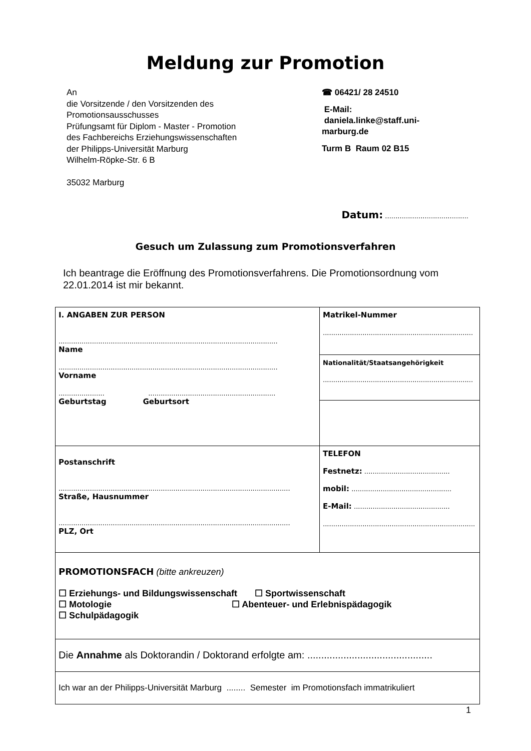Meldung zur Promotion
An
die Vorsitzende / den Vorsitzenden des
Promotionsausschusses
Prüfungsamt für Diplom - Master - Promotion
des Fachbereichs Erziehungswissenschaften
der Philipps-Universität Marburg
Wilhelm-Röpke-Str. 6 B
35032 Marburg
☎ 06421/ 28 24510
E-Mail:
daniela.linke@staff.uni-
marburg.de
Turm B Raum 02 B15
Datum: ........................................
Gesuch um Zulassung zum Promotionsverfahren
Ich beantrage die Eröffnung des Promotionsverfahrens. Die Promotionsordnung vom 22.01.2014 ist mir bekannt.
| I. ANGABEN ZUR PERSON ......................................................................................................... Name ......................................................................................................... Vorname ...................... ............................................................. Geburtstag Geburtsort | Matrikel-Nummer ........................................................................ |
| | Nationalität/Staatsangehörigkeit ........................................................................ |
| Postanschrift ............................................................................................................... Straße, Hausnummer ............................................................................................................... PLZ, Ort | TELEFON Festnetz: ......................................... mobil: ................................................ E-Mail: .............................................. ......................................................................... |
| PROMOTIONSFACH (bitte ankreuzen) ☐ Erziehungs- und Bildungswissenschaft ☐ Sportwissenschaft ☐ Motologie ☐ Abenteuer- und Erlebnispädagogik ☐ Schulpädagogik | |
| Die Annahme als Doktorandin / Doktorand erfolgte am: ............................................. | |
| Ich war an der Philipps-Universität Marburg ........ Semester im Promotionsfach immatrikuliert | |
1